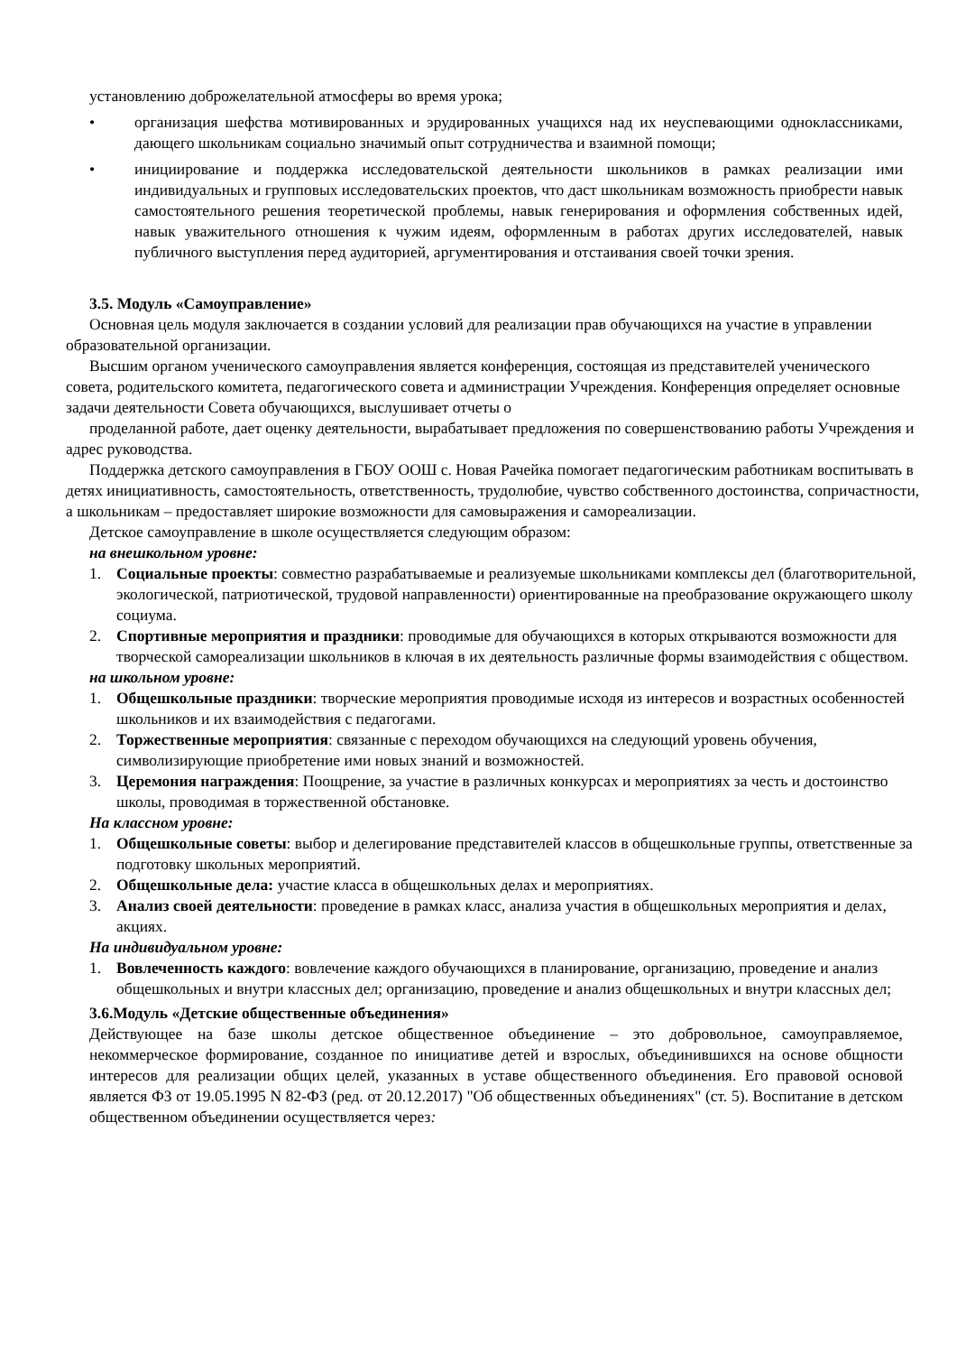установлению доброжелательной атмосферы во время урока;
• организация шефства мотивированных и эрудированных учащихся над их неуспевающими одноклассниками, дающего школьникам социально значимый опыт сотрудничества и взаимной помощи;
• инициирование и поддержка исследовательской деятельности школьников в рамках реализации ими индивидуальных и групповых исследовательских проектов, что даст школьникам возможность приобрести навык самостоятельного решения теоретической проблемы, навык генерирования и оформления собственных идей, навык уважительного отношения к чужим идеям, оформленным в работах других исследователей, навык публичного выступления перед аудиторией, аргументирования и отстаивания своей точки зрения.
3.5. Модуль «Самоуправление»
Основная цель модуля заключается в создании условий для реализации прав обучающихся на участие в управлении образовательной организации.
Высшим органом ученического самоуправления является конференция, состоящая из представителей ученического совета, родительского комитета, педагогического совета и администрации Учреждения. Конференция определяет основные задачи деятельности Совета обучающихся, выслушивает отчеты о
проделанной работе, дает оценку деятельности, вырабатывает предложения по совершенствованию работы Учреждения и адрес руководства.
Поддержка детского самоуправления в ГБОУ ООШ с. Новая Рачейка помогает педагогическим работникам воспитывать в детях инициативность, самостоятельность, ответственность, трудолюбие, чувство собственного достоинства, сопричастности, а школьникам – предоставляет широкие возможности для самовыражения и самореализации.
Детское самоуправление в школе осуществляется следующим образом:
на внешкольном уровне:
1. Социальные проекты: совместно разрабатываемые и реализуемые школьниками комплексы дел (благотворительной, экологической, патриотической, трудовой направленности) ориентированные на преобразование окружающего школу социума.
2. Спортивные мероприятия и праздники: проводимые для обучающихся в которых открываются возможности для творческой самореализации школьников в ключая в их деятельность различные формы взаимодействия с обществом.
на школьном уровне:
1. Общешкольные праздники: творческие мероприятия проводимые исходя из интересов и возрастных особенностей школьников и их взаимодействия с педагогами.
2. Торжественные мероприятия: связанные с переходом обучающихся на следующий уровень обучения, символизирующие приобретение ими новых знаний и возможностей.
3. Церемония награждения: Поощрение, за участие в различных конкурсах и мероприятиях за честь и достоинство школы, проводимая в торжественной обстановке.
На классном уровне:
1. Общешкольные советы: выбор и делегирование представителей классов в общешкольные группы, ответственные за подготовку школьных мероприятий.
2. Общешкольные дела: участие класса в общешкольных делах и мероприятиях.
3. Анализ своей деятельности: проведение в рамках класс, анализа участия в общешкольных мероприятия и делах, акциях.
На индивидуальном уровне:
1. Вовлеченность каждого: вовлечение каждого обучающихся в планирование, организацию, проведение и анализ общешкольных и внутри классных дел; организацию, проведение и анализ общешкольных и внутри классных дел;
3.6.Модуль «Детские общественные объединения»
Действующее на базе школы детское общественное объединение – это добровольное, самоуправляемое, некоммерческое формирование, созданное по инициативе детей и взрослых, объединившихся на основе общности интересов для реализации общих целей, указанных в уставе общественного объединения. Его правовой основой является ФЗ от 19.05.1995 N 82-ФЗ (ред. от 20.12.2017) "Об общественных объединениях" (ст. 5). Воспитание в детском общественном объединении осуществляется через: